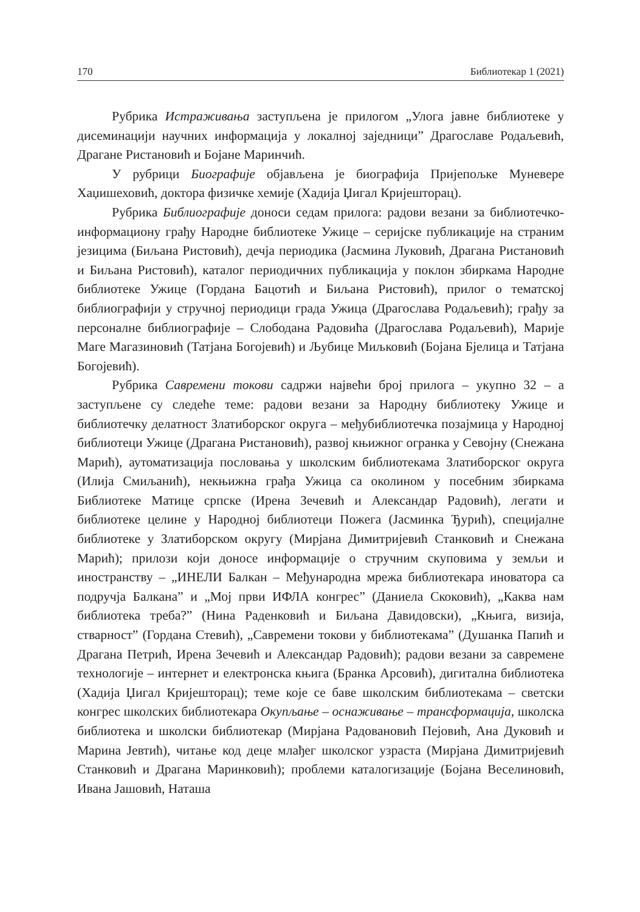170 Библиотекар 1 (2021)
Рубрика Истраживања заступљена је прилогом „Улога јавне библиотеке у дисеминацији научних информација у локалној заједници” Драгославе Родаљевић, Драгане Ристановић и Бојане Маринчић.
У рубрици Биографије објављена је биографија Пријепољке Муневере Хаџишеховић, доктора физичке хемије (Хадија Џигал Кријешторац).
Рубрика Библиографије доноси седам прилога: радови везани за библиотечко-информациону грађу Народне библиотеке Ужице – серијске публикације на страним језицима (Биљана Ристовић), дечја периодика (Јасмина Луковић, Драгана Ристановић и Биљана Ристовић), каталог периодичних публикација у поклон збиркама Народне библиотеке Ужице (Гордана Бацотић и Биљана Ристовић), прилог о тематској библиографији у стручној периодици града Ужица (Драгослава Родаљевић); грађу за персоналне библиографије – Слободана Радовића (Драгослава Родаљевић), Марије Маге Магазиновић (Татјана Богојевић) и Љубице Миљковић (Бојана Бјелица и Татјана Богојевић).
Рубрика Савремени токови садржи највећи број прилога – укупно 32 – а заступљене су следеће теме: радови везани за Народну библиотеку Ужице и библиотечку делатност Златиборског округа – међубиблиотечка позајмица у Народној библиотеци Ужице (Драгана Ристановић), развој књижног огранка у Севојну (Снежана Марић), аутоматизација пословања у школским библиотекама Златиборског округа (Илија Смиљанић), некњижна грађа Ужица са околином у посебним збиркама Библиотеке Матице српске (Ирена Зечевић и Александар Радовић), легати и библиотеке целине у Народној библиотеци Пожега (Јасминка Ђурић), специјалне библиотеке у Златиборском округу (Мирјана Димитријевић Станковић и Снежана Марић); прилози који доносе информације о стручним скуповима у земљи и иностранству – „ИНЕЛИ Балкан – Међународна мрежа библиотекара иноватора са подручја Балкана” и „Мој први ИФЛА конгрес” (Даниела Скоковић), „Каква нам библиотека треба?” (Нина Раденковић и Биљана Давидовски), „Књига, визија, стварност” (Гордана Стевић), „Савремени токови у библиотекама” (Душанка Папић и Драгана Петрић, Ирена Зечевић и Александар Радовић); радови везани за савремене технологије – интернет и електронска књига (Бранка Арсовић), дигитална библиотека (Хадија Џигал Кријешторац); теме које се баве школским библиотекама – светски конгрес школских библиотекара Окупљање – оснаживање – трансформација, школска библиотека и школски библиотекар (Мирјана Радовановић Пејовић, Ана Дуковић и Марина Јевтић), читање код деце млађег школског узраста (Мирјана Димитријевић Станковић и Драгана Маринковић); проблеми каталогизације (Бојана Веселиновић, Ивана Јашовић, Наташа